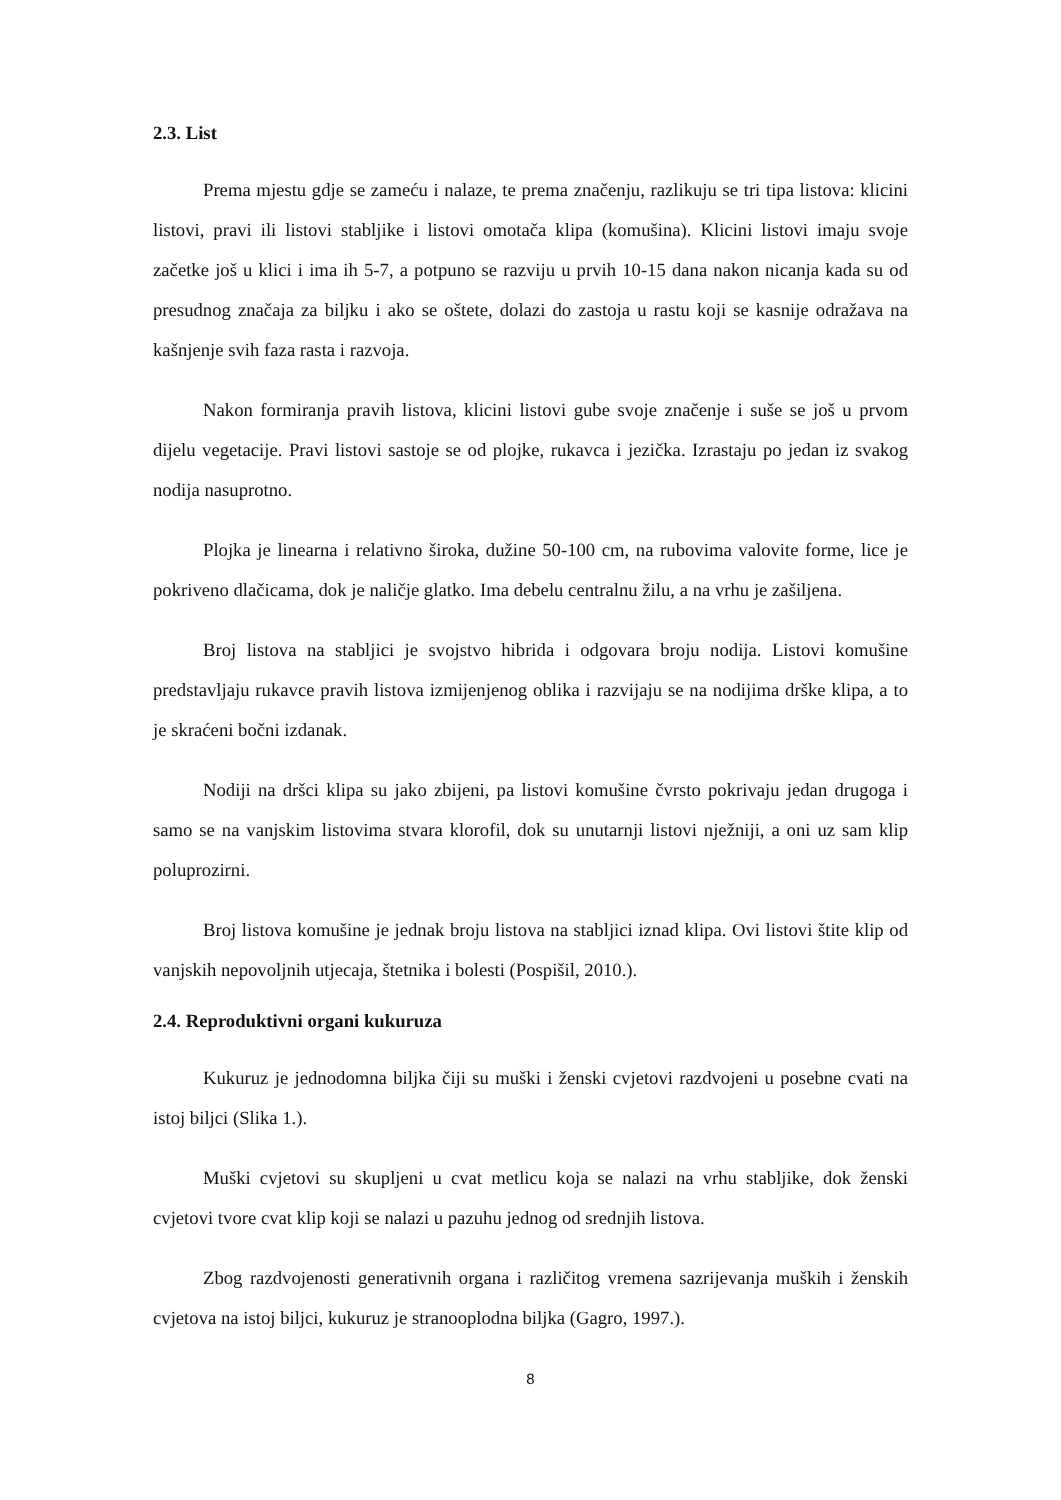2.3. List
Prema mjestu gdje se zameću i nalaze, te prema značenju, razlikuju se tri tipa listova: klicini listovi, pravi ili listovi stabljike i listovi omotača klipa (komušina). Klicini listovi imaju svoje začetke još u klici i ima ih 5-7, a potpuno se razviju u prvih 10-15 dana nakon nicanja kada su od presudnog značaja za biljku i ako se oštete, dolazi do zastoja u rastu koji se kasnije odražava na kašnjenje svih faza rasta i razvoja.
Nakon formiranja pravih listova, klicini listovi gube svoje značenje i suše se još u prvom dijelu vegetacije. Pravi listovi sastoje se od plojke, rukavca i jezička. Izrastaju po jedan iz svakog nodija nasuprotno.
Plojka je linearna i relativno široka, dužine 50-100 cm, na rubovima valovite forme, lice je pokriveno dlačicama, dok je naličje glatko. Ima debelu centralnu žilu, a na vrhu je zašiljena.
Broj listova na stabljici je svojstvo hibrida i odgovara broju nodija. Listovi komušine predstavljaju rukavce pravih listova izmijenjenog oblika i razvijaju se na nodijima drške klipa, a to je skraćeni bočni izdanak.
Nodiji na dršci klipa su jako zbijeni, pa listovi komušine čvrsto pokrivaju jedan drugoga i samo se na vanjskim listovima stvara klorofil, dok su unutarnji listovi nježniji, a oni uz sam klip poluprozirni.
Broj listova komušine je jednak broju listova na stabljici iznad klipa. Ovi listovi štite klip od vanjskih nepovoljnih utjecaja, štetnika i bolesti (Pospišil, 2010.).
2.4. Reproduktivni organi kukuruza
Kukuruz je jednodomna biljka čiji su muški i ženski cvjetovi razdvojeni u posebne cvati na istoj biljci (Slika 1.).
Muški cvjetovi su skupljeni u cvat metlicu koja se nalazi na vrhu stabljike, dok ženski cvjetovi tvore cvat klip koji se nalazi u pazuhu jednog od srednjih listova.
Zbog razdvojenosti generativnih organa i različitog vremena sazrijevanja muških i ženskih cvjetova na istoj biljci, kukuruz je stranooplodna biljka (Gagro, 1997.).
8